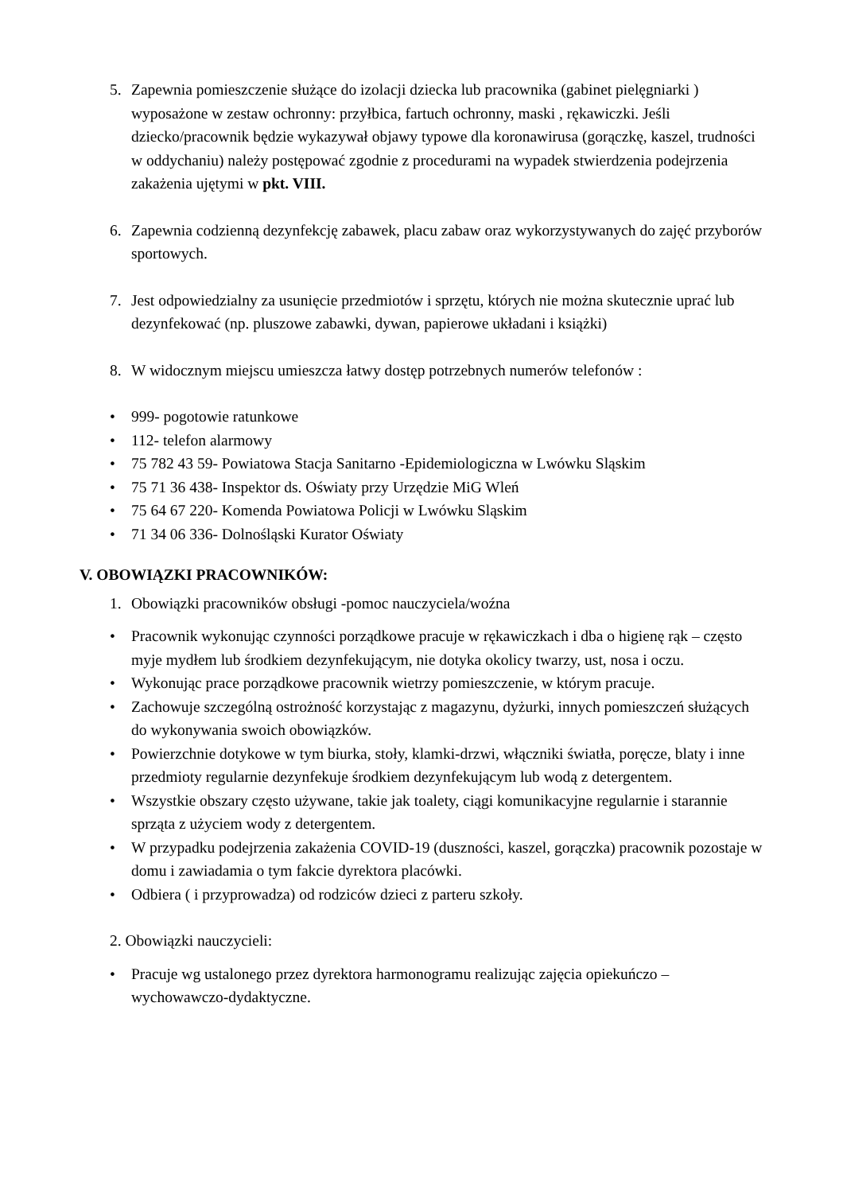5. Zapewnia pomieszczenie służące do izolacji dziecka lub pracownika (gabinet pielęgniarki ) wyposażone w zestaw ochronny: przyłbica, fartuch ochronny, maski , rękawiczki. Jeśli dziecko/pracownik będzie wykazywał objawy typowe dla koronawirusa (gorączkę, kaszel, trudności w oddychaniu) należy postępować zgodnie z procedurami na wypadek stwierdzenia podejrzenia zakażenia ujętymi w pkt. VIII.
6. Zapewnia codzienną dezynfekcję zabawek, placu zabaw oraz wykorzystywanych do zajęć przyborów sportowych.
7. Jest odpowiedzialny za usunięcie przedmiotów i sprzętu, których nie można skutecznie uprać lub dezynfekować (np. pluszowe zabawki, dywan, papierowe układani i książki)
8. W widocznym miejscu umieszcza łatwy dostęp potrzebnych numerów telefonów :
• 999- pogotowie ratunkowe
• 112- telefon alarmowy
• 75 782 43 59- Powiatowa Stacja Sanitarno -Epidemiologiczna w Lwówku Sląskim
• 75 71 36 438- Inspektor ds. Oświaty przy Urzędzie MiG Wleń
• 75 64 67 220- Komenda Powiatowa Policji w Lwówku Sląskim
• 71 34 06 336- Dolnośląski Kurator Oświaty
V. OBOWIĄZKI PRACOWNIKÓW:
1. Obowiązki pracowników obsługi -pomoc nauczyciela/woźna
• Pracownik wykonując czynności porządkowe pracuje w rękawiczkach i dba o higienę rąk – często myje mydłem lub środkiem dezynfekującym, nie dotyka okolicy twarzy, ust, nosa i oczu.
• Wykonując prace porządkowe pracownik wietrzy pomieszczenie, w którym pracuje.
• Zachowuje szczególną ostrożność korzystając z magazynu, dyżurki, innych pomieszczeń służących do wykonywania swoich obowiązków.
• Powierzchnie dotykowe w tym biurka, stoły, klamki-drzwi, włączniki światła, poręcze, blaty i inne przedmioty regularnie dezynfekuje środkiem dezynfekującym lub wodą z detergentem.
• Wszystkie obszary często używane, takie jak toalety, ciągi komunikacyjne regularnie i starannie sprząta z użyciem wody z detergentem.
• W przypadku podejrzenia zakażenia COVID-19 (duszności, kaszel, gorączka) pracownik pozostaje w domu i zawiadamia o tym fakcie dyrektora placówki.
• Odbiera ( i przyprowadza) od rodziców dzieci z parteru szkoły.
2. Obowiązki nauczycieli:
• Pracuje wg ustalonego przez dyrektora harmonogramu realizując zajęcia opiekuńczo – wychowawczo-dydaktyczne.